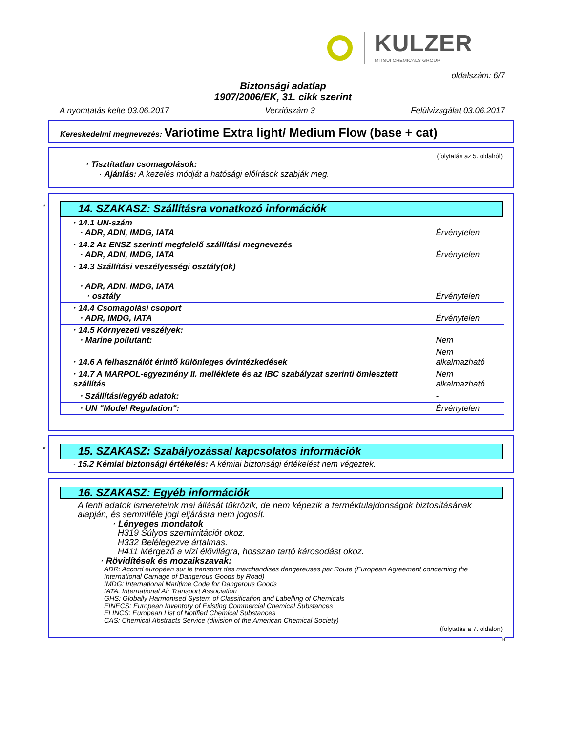KULZER
MITSUI CHEMICALS GROUP
oldalszám: 6/7
Biztonsági adatlap
1907/2006/EK, 31. cikk szerint
A nyomtatás kelte 03.06.2017 Verziószám 3 Felülvizsgálat 03.06.2017
Kereskedelmi megnevezés: Variotime Extra light/ Medium Flow (base + cat)
(folytatás az 5. oldalról)
· Tisztítatlan csomagolások:
· Ajánlás: A kezelés módját a hatósági előírások szabják meg.
*
14. SZAKASZ: Szállításra vonatkozó információk
| · 14.1 UN-szám · ADR, ADN, IMDG, IATA | Érvénytelen |
| · 14.2 Az ENSZ szerinti megfelelő szállítási megnevezés · ADR, ADN, IMDG, IATA | Érvénytelen |
| · 14.3 Szállítási veszélyességi osztály(ok) · ADR, ADN, IMDG, IATA · osztály | Érvénytelen |
| · 14.4 Csomagolási csoport · ADR, IMDG, IATA | Érvénytelen |
| · 14.5 Környezeti veszélyek: · Marine pollutant: | Nem |
| · 14.6 A felhasználót érintő különleges óvintézkedések | Nem alkalmazható |
| · 14.7 A MARPOL-egyezmény II. melléklete és az IBC szabályzat szerinti ömlesztett szállítás | Nem alkalmazható |
| · Szállítási/egyéb adatok: | - |
| · UN "Model Regulation": | Érvénytelen |
*
15. SZAKASZ: Szabályozással kapcsolatos információk
· 15.2 Kémiai biztonsági értékelés: A kémiai biztonsági értékelést nem végeztek.
16. SZAKASZ: Egyéb információk
A fenti adatok ismereteink mai állását tükrözik, de nem képezik a terméktulajdonságok biztosításának alapján, és semmiféle jogi eljárásra nem jogosít.
· Lényeges mondatok
H319 Súlyos szemirritációt okoz.
H332 Belélegezve ártalmas.
H411 Mérgező a vízi élővilágra, hosszan tartó károsodást okoz.
· Rövidítések és mozaikszavak:
ADR: Accord européen sur le transport des marchandises dangereuses par Route (European Agreement concerning the International Carriage of Dangerous Goods by Road)
IMDG: International Maritime Code for Dangerous Goods
IATA: International Air Transport Association
GHS: Globally Harmonised System of Classification and Labelling of Chemicals
EINECS: European Inventory of Existing Commercial Chemical Substances
ELINCS: European List of Notified Chemical Substances
CAS: Chemical Abstracts Service (division of the American Chemical Society)
(folytatás a 7. oldalon)
H